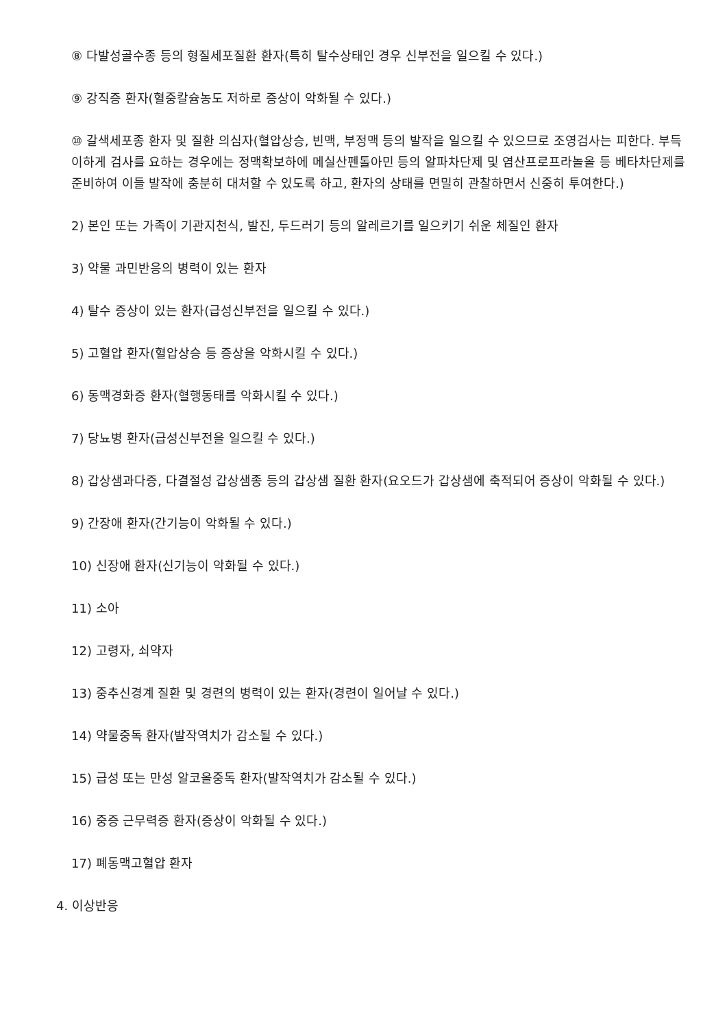⑧ 다발성골수종 등의 형질세포질환 환자(특히 탈수상태인 경우 신부전을 일으킬 수 있다.)
⑨ 강직증 환자(혈중칼슘농도 저하로 증상이 악화될 수 있다.)
⑩ 갈색세포종 환자 및 질환 의심자(혈압상승, 빈맥, 부정맥 등의 발작을 일으킬 수 있으므로 조영검사는 피한다. 부득이하게 검사를 요하는 경우에는 정맥확보하에 메실산펜톨아민 등의 알파차단제 및 염산프로프라놀올 등 베타차단제를 준비하여 이들 발작에 충분히 대처할 수 있도록 하고, 환자의 상태를 면밀히 관찰하면서 신중히 투여한다.)
2) 본인 또는 가족이 기관지천식, 발진, 두드러기 등의 알레르기를 일으키기 쉬운 체질인 환자
3) 약물 과민반응의 병력이 있는 환자
4) 탈수 증상이 있는 환자(급성신부전을 일으킬 수 있다.)
5) 고혈압 환자(혈압상승 등 증상을 악화시킬 수 있다.)
6) 동맥경화증 환자(혈행동태를 악화시킬 수 있다.)
7) 당뇨병 환자(급성신부전을 일으킬 수 있다.)
8) 갑상샘과다증, 다결절성 갑상샘종 등의 갑상샘 질환 환자(요오드가 갑상샘에 축적되어 증상이 악화될 수 있다.)
9) 간장애 환자(간기능이 악화될 수 있다.)
10) 신장애 환자(신기능이 악화될 수 있다.)
11) 소아
12) 고령자, 쇠약자
13) 중추신경계 질환 및 경련의 병력이 있는 환자(경련이 일어날 수 있다.)
14) 약물중독 환자(발작역치가 감소될 수 있다.)
15) 급성 또는 만성 알코올중독 환자(발작역치가 감소될 수 있다.)
16) 중증 근무력증 환자(증상이 악화될 수 있다.)
17) 폐동맥고혈압 환자
4. 이상반응